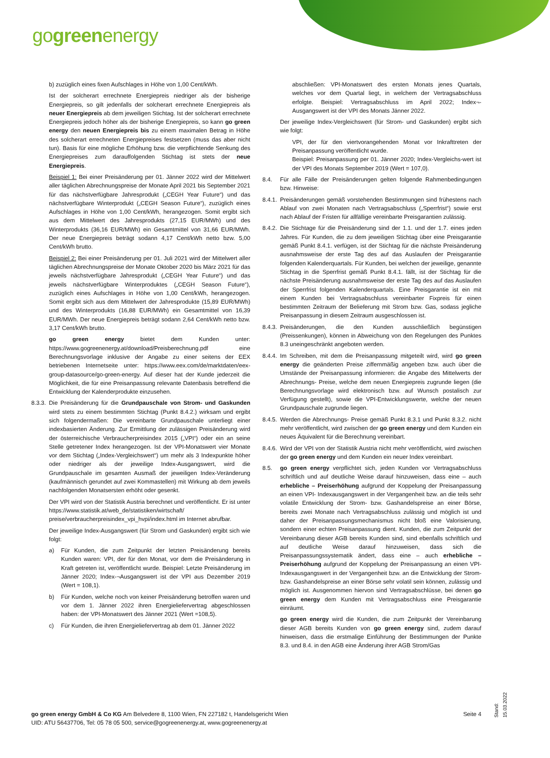gogreenenergy
b) zuzüglich eines fixen Aufschlages in Höhe von 1,00 Cent/kWh.
Ist der solcherart errechnete Energiepreis niedriger als der bisherige Energiepreis, so gilt jedenfalls der solcherart errechnete Energiepreis als neuer Energiepreis ab dem jeweiligen Stichtag. Ist der solcherart errechnete Energiepreis jedoch höher als der bisherige Energiepreis, so kann go green energy den neuen Energiepreis bis zu einem maximalen Betrag in Höhe des solcherart errechneten Energiepreises festsetzen (muss das aber nicht tun). Basis für eine mögliche Erhöhung bzw. die verpflichtende Senkung des Energiepreises zum darauffolgenden Stichtag ist stets der neue Energiepreis.
Beispiel 1: Bei einer Preisänderung per 01. Jänner 2022 wird der Mittelwert aller täglichen Abrechnungspreise der Monate April 2021 bis September 2021 für das nächstverfügbare Jahresprodukt („CEGH Year Future“) und das nächstverfügbare Winterprodukt („CEGH Season Future“), zuzüglich eines Aufschlages in Höhe von 1,00 Cent/kWh, herangezogen. Somit ergibt sich aus dem Mittelwert des Jahresprodukts (27,15 EUR/MWh) und des Winterprodukts (36,16 EUR/MWh) ein Gesamtmittel von 31,66 EUR/MWh. Der neue Energiepreis beträgt sodann 4,17 Cent/kWh netto bzw. 5,00 Cent/kWh brutto.
Beispiel 2: Bei einer Preisänderung per 01. Juli 2021 wird der Mittelwert aller täglichen Abrechnungspreise der Monate Oktober 2020 bis März 2021 für das jeweils nächstverfügbare Jahresprodukt („CEGH Year Future“) und das jeweils nächstverfügbare Winterproduktes („CEGH Season Future“), zuzüglich eines Aufschlages in Höhe von 1,00 Cent/kWh, herangezogen. Somit ergibt sich aus dem Mittelwert der Jahresprodukte (15,89 EUR/MWh) und des Winterprodukts (16,88 EUR/MWh) ein Gesamtmittel von 16,39 EUR/MWh. Der neue Energiepreis beträgt sodann 2,64 Cent/kWh netto bzw. 3,17 Cent/kWh brutto.
go green energy bietet dem Kunden unter: https://www.gogreenenergy.at/download/Preisberechnung.pdf eine Berechnungsvorlage inklusive der Angabe zu einer seitens der EEX betriebenen Internetseite unter: https://www.eex.com/de/marktdaten/eex-group-datasource/go-green-energy. Auf dieser hat der Kunde jederzeit die Möglichkeit, die für eine Preisanpassung relevante Datenbasis betreffend die Entwicklung der Kalenderprodukte einzusehen.
8.3.3.
Die Preisänderung für die Grundpauschale von Strom- und Gaskunden wird stets zu einem bestimmten Stichtag (Punkt 8.4.2.) wirksam und ergibt sich folgendermaßen: Die vereinbarte Grundpauschale unterliegt einer indexbasierten Änderung. Zur Ermittlung der zulässigen Preisänderung wird der österreichische Verbraucherpreisindex 2015 („VPI“) oder ein an seine Stelle getretener Index herangezogen. Ist der VPI-Monatswert vier Monate vor dem Stichtag („Index-Vergleichswert“) um mehr als 3 Indexpunkte höher oder niedriger als der jeweilige Index-Ausgangswert, wird die Grundpauschale im gesamten Ausmaß der jeweiligen Index-Veränderung (kaufmännisch gerundet auf zwei Kommastellen) mit Wirkung ab dem jeweils nachfolgenden Monatsersten erhöht oder gesenkt.
Der VPI wird von der Statistik Austria berechnet und veröffentlicht. Er ist unter https://www.statistik.at/web_de/statistiken/wirtschaft/ preise/verbraucherpreisindex_vpi_hvpi/index.html im Internet abrufbar.
Der jeweilige Index-Ausgangswert (für Strom und Gaskunden) ergibt sich wie folgt:
a) Für Kunden, die zum Zeitpunkt der letzten Preisänderung bereits Kunden waren: VPI, der für den Monat, vor dem die Preisänderung in Kraft getreten ist, veröffentlicht wurde. Beispiel: Letzte Preisänderung im Jänner 2020; Index-¬Ausgangswert ist der VPI aus Dezember 2019 (Wert = 108,1).
b) Für Kunden, welche noch von keiner Preisänderung betroffen waren und vor dem 1. Jänner 2022 ihren Energieliefervertrag abgeschlossen haben: der VPI-Monatswert des Jänner 2021 (Wert =108,5).
c) Für Kunden, die ihren Energieliefervertrag ab dem 01. Jänner 2022
abschließen: VPI-Monatswert des ersten Monats jenes Quartals, welches vor dem Quartal liegt, in welchem der Vertragsabschluss erfolgte. Beispiel: Vertragsabschluss im April 2022; Index¬-Ausgangswert ist der VPI des Monats Jänner 2022.
Der jeweilige Index-Vergleichswert (für Strom- und Gaskunden) ergibt sich wie folgt:
VPI, der für den viertvorangehenden Monat vor Inkrafttreten der Preisanpassung veröffentlicht wurde.
Beispiel: Preisanpassung per 01. Jänner 2020; Index-Vergleichs-wert ist der VPI des Monats September 2019 (Wert = 107,0).
8.4. Für alle Fälle der Preisänderungen gelten folgende Rahmenbedingungen bzw. Hinweise:
8.4.1.
Preisänderungen gemäß vorstehenden Bestimmungen sind frühestens nach Ablauf von zwei Monaten nach Vertragsabschluss („Sperrfrist“) sowie erst nach Ablauf der Fristen für allfällige vereinbarte Preisgarantien zulässig.
8.4.2.
Die Stichtage für die Preisänderung sind der 1.1. und der 1.7. eines jeden Jahres. Für Kunden, die zu dem jeweiligen Stichtag über eine Preisgarantie gemäß Punkt 8.4.1. verfügen, ist der Stichtag für die nächste Preisänderung ausnahmsweise der erste Tag des auf das Auslaufen der Preisgarantie folgenden Kalenderquartals. Für Kunden, bei welchen der jeweilige, genannte Stichtag in die Sperrfrist gemäß Punkt 8.4.1. fällt, ist der Stichtag für die nächste Preisänderung ausnahmsweise der erste Tag des auf das Auslaufen der Sperrfrist folgenden Kalenderquartals. Eine Preisgarantie ist ein mit einem Kunden bei Vertragsabschluss vereinbarter Fixpreis für einen bestimmten Zeitraum der Belieferung mit Strom bzw. Gas, sodass jegliche Preisanpassung in diesem Zeitraum ausgeschlossen ist.
8.4.3.
Preisänderungen, die den Kunden ausschließlich begünstigen (Preissenkungen), können in Abweichung von den Regelungen des Punktes 8.3 uneingeschränkt angeboten werden.
8.4.4.
Im Schreiben, mit dem die Preisanpassung mitgeteilt wird, wird go green energy die geänderten Preise ziffernmäßig angeben bzw. auch über die Umstände der Preisanpassung informieren: die Angabe des Mittelwerts der Abrechnungs- Preise, welche dem neuen Energiepreis zugrunde liegen (die Berechnungsvorlage wird elektronisch bzw. auf Wunsch postalisch zur Verfügung gestellt), sowie die VPI-Entwicklungswerte, welche der neuen Grundpauschale zugrunde liegen.
8.4.5.
Werden die Abrechnungs- Preise gemäß Punkt 8.3.1 und Punkt 8.3.2. nicht mehr veröffentlicht, wird zwischen der go green energy und dem Kunden ein neues Äquivalent für die Berechnung vereinbart.
8.4.6.
Wird der VPI von der Statistik Austria nicht mehr veröffentlicht, wird zwischen der go green energy und dem Kunden ein neuer Index vereinbart.
8.5. go green energy verpflichtet sich, jeden Kunden vor Vertragsabschluss schriftlich und auf deutliche Weise darauf hinzuweisen, dass eine – auch erhebliche – Preiserhöhung aufgrund der Koppelung der Preisanpassung an einen VPI- Indexausgangswert in der Vergangenheit bzw. an die teils sehr volatile Entwicklung der Strom- bzw. Gashandelspreise an einer Börse, bereits zwei Monate nach Vertragsabschluss zulässig und möglich ist und daher der Preisanpassungsmechanismus nicht bloß eine Valorisierung, sondern einer echten Preisanpassung dient. Kunden, die zum Zeitpunkt der Vereinbarung dieser AGB bereits Kunden sind, sind ebenfalls schriftlich und auf deutliche Weise darauf hinzuweisen, dass sich die Preisanpassungssystematik ändert, dass eine – auch erhebliche – Preiserhöhung aufgrund der Koppelung der Preisanpassung an einen VPI- Indexausgangswert in der Vergangenheit bzw. an die Entwicklung der Strom- bzw. Gashandelspreise an einer Börse sehr volatil sein können, zulässig und möglich ist. Ausgenommen hiervon sind Vertragsabschlüsse, bei denen go green energy dem Kunden mit Vertragsabschluss eine Preisgarantie einräumt.
go green energy wird die Kunden, die zum Zeitpunkt der Vereinbarung dieser AGB bereits Kunden von go green energy sind, zudem darauf hinweisen, dass die erstmalige Einführung der Bestimmungen der Punkte 8.3. und 8.4. in den AGB eine Änderung ihrer AGB Strom/Gas
go green energy GmbH & Co KG Am Belvedere 8, 1100 Wien, FN 227182 t, Handelsgericht Wien
UID: ATU 56437706, Tel: 05 78 05 500, service@gogreenenergy.at, www.gogreenenergy.at
Seite 4
Stand: 15.03.2022